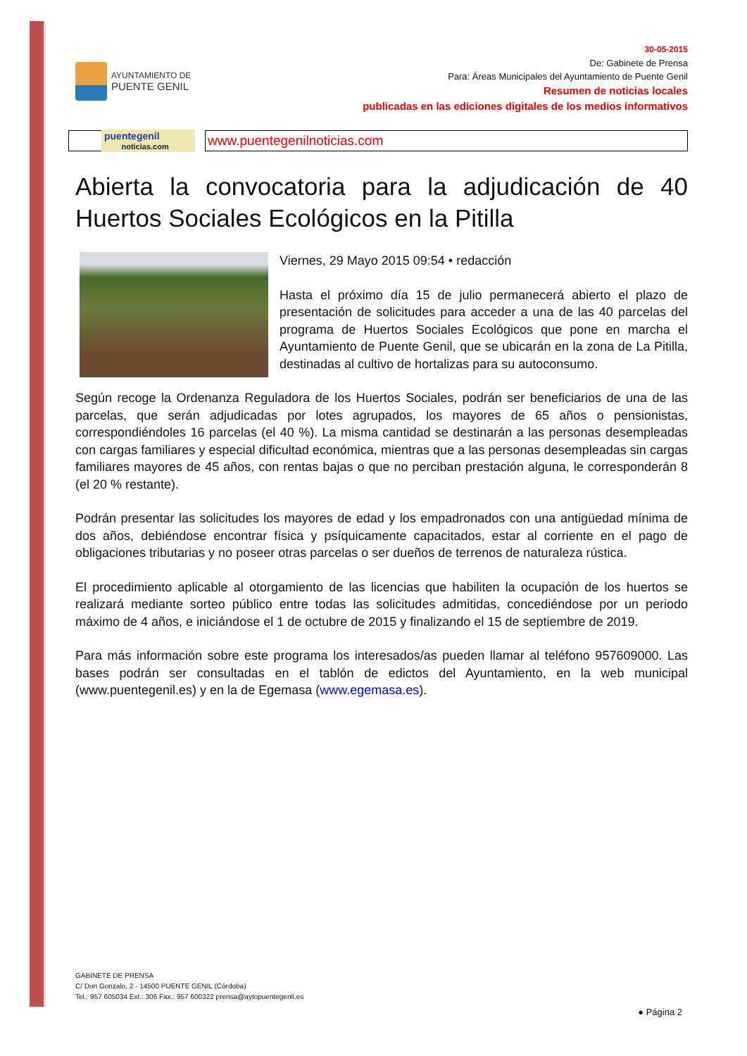AYUNTAMIENTO DE
PUENTE GENIL
30-05-2015
De: Gabinete de Prensa
Para: Áreas Municipales del Ayuntamiento de Puente Genil
Resumen de noticias locales
publicadas en las ediciones digitales de los medios informativos
puentegenil
noticias.com
www.puentegenilnoticias.com
Abierta la convocatoria para la adjudicación de 40 Huertos Sociales Ecológicos en la Pitilla
Viernes, 29 Mayo 2015 09:54 • redacción
Hasta el próximo día 15 de julio permanecerá abierto el plazo de presentación de solicitudes para acceder a una de las 40 parcelas del programa de Huertos Sociales Ecológicos que pone en marcha el Ayuntamiento de Puente Genil, que se ubicarán en la zona de La Pitilla, destinadas al cultivo de hortalizas para su autoconsumo.
Según recoge la Ordenanza Reguladora de los Huertos Sociales, podrán ser beneficiarios de una de las parcelas, que serán adjudicadas por lotes agrupados, los mayores de 65 años o pensionistas, correspondiéndoles 16 parcelas (el 40 %). La misma cantidad se destinarán a las personas desempleadas con cargas familiares y especial dificultad económica, mientras que a las personas desempleadas sin cargas familiares mayores de 45 años, con rentas bajas o que no perciban prestación alguna, le corresponderán 8 (el 20 % restante).
Podrán presentar las solicitudes los mayores de edad y los empadronados con una antigüedad mínima de dos años, debiéndose encontrar física y psíquicamente capacitados, estar al corriente en el pago de obligaciones tributarias y no poseer otras parcelas o ser dueños de terrenos de naturaleza rústica.
El procedimiento aplicable al otorgamiento de las licencias que habiliten la ocupación de los huertos se realizará mediante sorteo público entre todas las solicitudes admitidas, concediéndose por un periodo máximo de 4 años, e iniciándose el 1 de octubre de 2015 y finalizando el 15 de septiembre de 2019.
Para más información sobre este programa los interesados/as pueden llamar al teléfono 957609000. Las bases podrán ser consultadas en el tablón de edictos del Ayuntamiento, en la web municipal (www.puentegenil.es) y en la de Egemasa (www.egemasa.es).
GABINETE DE PRENSA
C/ Don Gonzalo, 2 - 14500 PUENTE GENIL (Córdoba)
Tel.: 957 605034 Ext.: 306 Fax.: 957 600322 prensa@aytopuentegenil.es
● Página 2